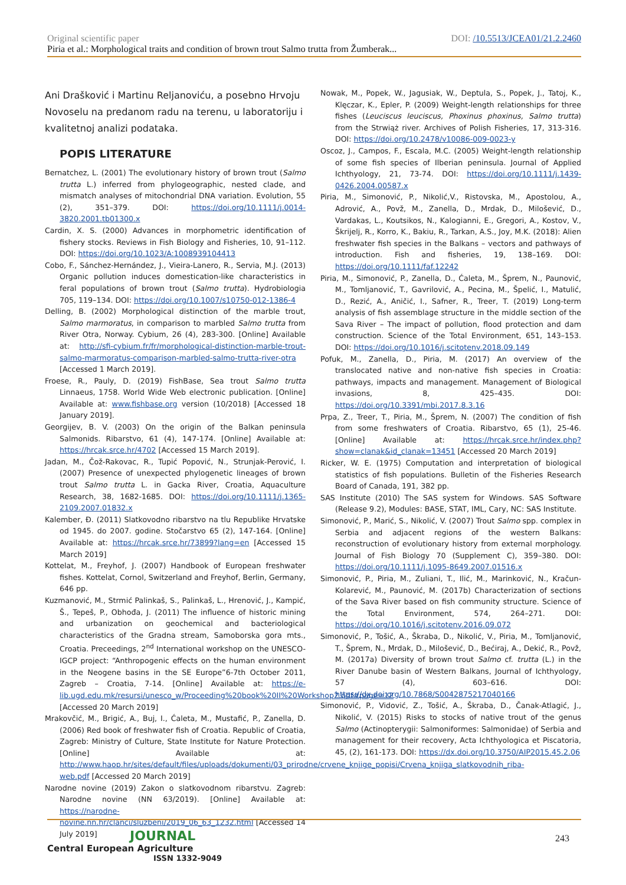Original scientific paper DOI: /10.5513/JCEA01/21.2.2460
Piria et al.: Morphological traits and condition of brown trout Salmo trutta from Žumberak...
Ani Drašković i Martinu Reljanoviću, a posebno Hrvoju Novoselu na predanom radu na terenu, u laboratoriju i kvalitetnoj analizi podataka.
POPIS LITERATURE
Bernatchez, L. (2001) The evolutionary history of brown trout (Salmo trutta L.) inferred from phylogeographic, nested clade, and mismatch analyses of mitochondrial DNA variation. Evolution, 55 (2), 351–379. DOI: https://doi.org/10.1111/j.0014-3820.2001.tb01300.x
Cardin, X. S. (2000) Advances in morphometric identification of fishery stocks. Reviews in Fish Biology and Fisheries, 10, 91–112. DOI: https://doi.org/10.1023/A:1008939104413
Cobo, F., Sánchez-Hernández, J., Vieira-Lanero, R., Servia, M.J. (2013) Organic pollution induces domestication-like characteristics in feral populations of brown trout (Salmo trutta). Hydrobiologia 705, 119–134. DOI: https://doi.org/10.1007/s10750-012-1386-4
Delling, B. (2002) Morphological distinction of the marble trout, Salmo marmoratus, in comparison to marbled Salmo trutta from River Otra, Norway. Cybium, 26 (4), 283-300. [Online] Available at: http://sfi-cybium.fr/fr/morphological-distinction-marble-trout-salmo-marmoratus-comparison-marbled-salmo-trutta-river-otra [Accessed 1 March 2019].
Froese, R., Pauly, D. (2019) FishBase, Sea trout Salmo trutta Linnaeus, 1758. World Wide Web electronic publication. [Online] Available at: www.fishbase.org version (10/2018) [Accessed 18 January 2019].
Georgijev, B. V. (2003) On the origin of the Balkan peninsula Salmonids. Ribarstvo, 61 (4), 147-174. [Online] Available at: https://hrcak.srce.hr/4702 [Accessed 15 March 2019].
Jadan, M., Čož-Rakovac, R., Tupić Popović, N., Strunjak-Perović, I. (2007) Presence of unexpected phylogenetic lineages of brown trout Salmo trutta L. in Gacka River, Croatia, Aquaculture Research, 38, 1682-1685. DOI: https://doi.org/10.1111/j.1365-2109.2007.01832.x
Kalember, Đ. (2011) Slatkovodno ribarstvo na tlu Republike Hrvatske od 1945. do 2007. godine. Stočarstvo 65 (2), 147-164. [Online] Available at: https://hrcak.srce.hr/73899?lang=en [Accessed 15 March 2019]
Kottelat, M., Freyhof, J. (2007) Handbook of European freshwater fishes. Kottelat, Cornol, Switzerland and Freyhof, Berlin, Germany, 646 pp.
Kuzmanović, M., Strmić Palinkaš, S., Palinkaš, L., Hrenović, J., Kampić, Š., Tepeš, P., Obhođa, J. (2011) The influence of historic mining and urbanization on geochemical and bacteriological characteristics of the Gradna stream, Samoborska gora mts., Croatia. Preceedings, 2<sup>nd</sup> International workshop on the UNESCO-IGCP project: “Anthropogenic effects on the human environment in the Neogene basins in the SE Europe”6-7th October 2011, Zagreb – Croatia, 7-14. [Online] Available at: https://e-lib.ugd.edu.mk/resursi/unesco_w/Proceeding%20book%20II%20Workshop2.pdf#page=12 [Accessed 20 March 2019]
Mrakovčić, M., Brigić, A., Buj, I., Ćaleta, M., Mustafić, P., Zanella, D. (2006) Red book of freshwater fish of Croatia. Republic of Croatia, Zagreb: Ministry of Culture, State Institute for Nature Protection. [Online] Available at: http://www.haop.hr/sites/default/files/uploads/dokumenti/03_prirodne/crvene_knjige_popisi/Crvena_knjiga_slatkovodnih_riba-web.pdf [Accessed 20 March 2019]
Narodne novine (2019) Zakon o slatkovodnom ribarstvu. Zagreb: Narodne novine (NN 63/2019). [Online] Available at: https://narodne-novine.nn.hr/clanci/sluzbeni/2019_06_63_1232.html [Accessed 14 July 2019]
Nowak, M., Popek, W., Jagusiak, W., Deptula, S., Popek, J., Tatoj, K., Klęczar, K., Epler, P. (2009) Weight-length relationships for three fishes (Leuciscus leuciscus, Phoxinus phoxinus, Salmo trutta) from the Strwiąż river. Archives of Polish Fisheries, 17, 313-316. DOI: https://doi.org/10.2478/v10086-009-0023-y
Oscoz, J., Campos, F., Escala, M.C. (2005) Weight-length relationship of some fish species of Ilberian peninsula. Journal of Applied Ichthyology, 21, 73-74. DOI: https://doi.org/10.1111/j.1439-0426.2004.00587.x
Piria, M., Simonović, P., Nikolić,V., Ristovska, M., Apostolou, A., Adrović, A., Povž, M., Zanella, D., Mrdak, D., Milošević, D., Vardakas, L., Koutsikos, N., Kalogianni, E., Gregori, A., Kostov, V., Škrijelj, R., Korro, K., Bakiu, R., Tarkan, A.S., Joy, M.K. (2018): Alien freshwater fish species in the Balkans – vectors and pathways of introduction. Fish and fisheries, 19, 138–169. DOI: https://doi.org/10.1111/faf.12242
Piria, M., Simonović, P., Zanella, D., Ćaleta, M., Šprem, N., Paunović, M., Tomljanović, T., Gavrilović, A., Pecina, M., Špelić, I., Matulić, D., Rezić, A., Aničić, I., Safner, R., Treer, T. (2019) Long-term analysis of fish assemblage structure in the middle section of the Sava River – The impact of pollution, flood protection and dam construction. Science of the Total Environment, 651, 143–153. DOI: https://doi.org/10.1016/j.scitotenv.2018.09.149
Pofuk, M., Zanella, D., Piria, M. (2017) An overview of the translocated native and non-native fish species in Croatia: pathways, impacts and management. Management of Biological invasions, 8, 425–435. DOI: https://doi.org/10.3391/mbi.2017.8.3.16
Prpa, Z., Treer, T., Piria, M., Šprem, N. (2007) The condition of fish from some freshwaters of Croatia. Ribarstvo, 65 (1), 25-46. [Online] Available at: https://hrcak.srce.hr/index.php?show=clanak&id_clanak=13451 [Accessed 20 March 2019]
Ricker, W. E. (1975) Computation and interpretation of biological statistics of fish populations. Bulletin of the Fisheries Research Board of Canada, 191, 382 pp.
SAS Institute (2010) The SAS system for Windows. SAS Software (Release 9.2), Modules: BASE, STAT, IML, Cary, NC: SAS Institute.
Simonović, P., Marić, S., Nikolić, V. (2007) Trout Salmo spp. complex in Serbia and adjacent regions of the western Balkans: reconstruction of evolutionary history from external morphology. Journal of Fish Biology 70 (Supplement C), 359–380. DOI: https://doi.org/10.1111/j.1095-8649.2007.01516.x
Simonović, P., Piria, M., Zuliani, T., Ilić, M., Marinković, N., Kračun-Kolarević, M., Paunović, M. (2017b) Characterization of sections of the Sava River based on fish community structure. Science of the Total Environment, 574, 264–271. DOI: https://doi.org/10.1016/j.scitotenv.2016.09.072
Simonović, P., Tošić, A., Škraba, D., Nikolić, V., Piria, M., Tomljanović, T., Šprem, N., Mrdak, D., Milošević, D., Bećiraj, A., Dekić, R., Povž, M. (2017a) Diversity of brown trout Salmo cf. trutta (L.) in the River Danube basin of Western Balkans, Journal of Ichthyology, 57 (4), 603–616. DOI: https://dx.doi.org/10.7868/S0042875217040166
Simonović, P., Vidović, Z., Tošić, A., Škraba, D., Čanak-Atlagić, J., Nikolić, V. (2015) Risks to stocks of native trout of the genus Salmo (Actinopterygii: Salmoniformes: Salmonidae) of Serbia and management for their recovery, Acta Ichthyologica et Piscatoria, 45, (2), 161-173. DOI: https://dx.doi.org/10.3750/AIP2015.45.2.06
JOURNAL
Central European Agriculture
ISSN 1332-9049
243